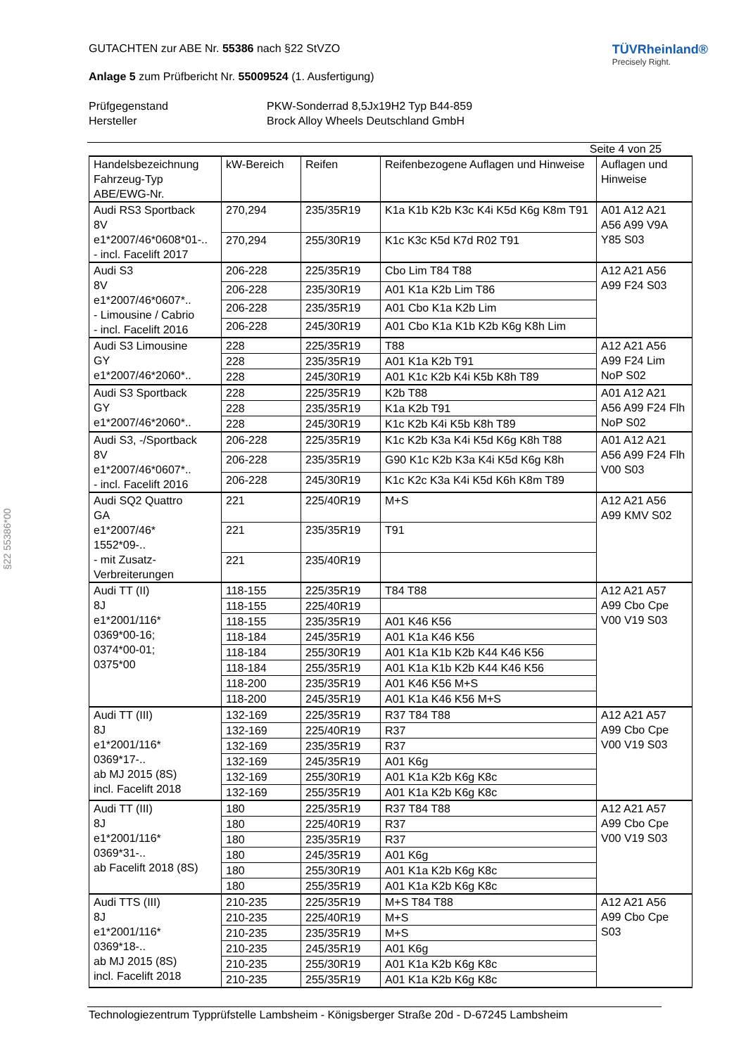§22 55386*00
GUTACHTEN zur ABE Nr. 55386 nach §22 StVZO
Anlage 5 zum Prüfbericht Nr. 55009524 (1. Ausfertigung)
TÜVRheinland®
Precisely Right.
Prüfgegenstand PKW-Sonderrad 8,5Jx19H2 Typ B44-859 Hersteller Brock Alloy Wheels Deutschland GmbH
Seite 4 von 25
| Handelsbezeichnung Fahrzeug-Typ ABE/EWG-Nr. | kW-Bereich | Reifen | Reifenbezogene Auflagen und Hinweise | Auflagen und Hinweise |
| --- | --- | --- | --- | --- |
| Audi RS3 Sportback 8V e1*2007/46*0608*01-.. - incl. Facelift 2017 | 270,294 | 235/35R19 | K1a K1b K2b K3c K4i K5d K6g K8m T91 | A01 A12 A21 A56 A99 V9A Y85 S03 |
| | 270,294 | 255/30R19 | K1c K3c K5d K7d R02 T91 | |
| Audi S3 8V e1*2007/46*0607*.. - Limousine / Cabrio - incl. Facelift 2016 | 206-228 | 225/35R19 | Cbo Lim T84 T88 | A12 A21 A56 A99 F24 S03 |
| | 206-228 | 235/30R19 | A01 K1a K2b Lim T86 | |
| | 206-228 | 235/35R19 | A01 Cbo K1a K2b Lim | |
| | 206-228 | 245/30R19 | A01 Cbo K1a K1b K2b K6g K8h Lim | |
| Audi S3 Limousine GY e1*2007/46*2060*.. | 228 | 225/35R19 | T88 | A12 A21 A56 A99 F24 Lim NoP S02 |
| | 228 | 235/35R19 | A01 K1a K2b T91 | |
| | 228 | 245/30R19 | A01 K1c K2b K4i K5b K8h T89 | |
| Audi S3 Sportback GY e1*2007/46*2060*.. | 228 | 225/35R19 | K2b T88 | A01 A12 A21 A56 A99 F24 Flh NoP S02 |
| | 228 | 235/35R19 | K1a K2b T91 | |
| | 228 | 245/30R19 | K1c K2b K4i K5b K8h T89 | |
| Audi S3, -/Sportback 8V e1*2007/46*0607*.. - incl. Facelift 2016 | 206-228 | 225/35R19 | K1c K2b K3a K4i K5d K6g K8h T88 | A01 A12 A21 A56 A99 F24 Flh V00 S03 |
| | 206-228 | 235/35R19 | G90 K1c K2b K3a K4i K5d K6g K8h | |
| | 206-228 | 245/30R19 | K1c K2c K3a K4i K5d K6h K8m T89 | |
| Audi SQ2 Quattro GA e1*2007/46* 1552*09-.. - mit Zusatz- Verbreiterungen | 221 | 225/40R19 | M+S | A12 A21 A56 A99 KMV S02 |
| | 221 | 235/35R19 | T91 | |
| | 221 | 235/40R19 | | |
| Audi TT (II) 8J e1*2001/116* 0369*00-16; 0374*00-01; 0375*00 | 118-155 | 225/35R19 | T84 T88 | A12 A21 A57 A99 Cbo Cpe V00 V19 S03 |
| | 118-155 | 225/40R19 | | |
| | 118-155 | 235/35R19 | A01 K46 K56 | |
| | 118-184 | 245/35R19 | A01 K1a K46 K56 | |
| | 118-184 | 255/30R19 | A01 K1a K1b K2b K44 K46 K56 | |
| | 118-184 | 255/35R19 | A01 K1a K1b K2b K44 K46 K56 | |
| | 118-200 | 235/35R19 | A01 K46 K56 M+S | |
| | 118-200 | 245/35R19 | A01 K1a K46 K56 M+S | |
| Audi TT (III) 8J e1*2001/116* 0369*17-.. ab MJ 2015 (8S) incl. Facelift 2018 | 132-169 | 225/35R19 | R37 T84 T88 | A12 A21 A57 A99 Cbo Cpe V00 V19 S03 |
| | 132-169 | 225/40R19 | R37 | |
| | 132-169 | 235/35R19 | R37 | |
| | 132-169 | 245/35R19 | A01 K6g | |
| | 132-169 | 255/30R19 | A01 K1a K2b K6g K8c | |
| | 132-169 | 255/35R19 | A01 K1a K2b K6g K8c | |
| Audi TT (III) 8J e1*2001/116* 0369*31-.. ab Facelift 2018 (8S) | 180 | 225/35R19 | R37 T84 T88 | A12 A21 A57 A99 Cbo Cpe V00 V19 S03 |
| | 180 | 225/40R19 | R37 | |
| | 180 | 235/35R19 | R37 | |
| | 180 | 245/35R19 | A01 K6g | |
| | 180 | 255/30R19 | A01 K1a K2b K6g K8c | |
| | 180 | 255/35R19 | A01 K1a K2b K6g K8c | |
| Audi TTS (III) 8J e1*2001/116* 0369*18-.. ab MJ 2015 (8S) incl. Facelift 2018 | 210-235 | 225/35R19 | M+S T84 T88 | A12 A21 A56 A99 Cbo Cpe S03 |
| | 210-235 | 225/40R19 | M+S | |
| | 210-235 | 235/35R19 | M+S | |
| | 210-235 | 245/35R19 | A01 K6g | |
| | 210-235 | 255/30R19 | A01 K1a K2b K6g K8c | |
| | 210-235 | 255/35R19 | A01 K1a K2b K6g K8c | |
Technologiezentrum Typprüfstelle Lambsheim - Königsberger Straße 20d - D-67245 Lambsheim